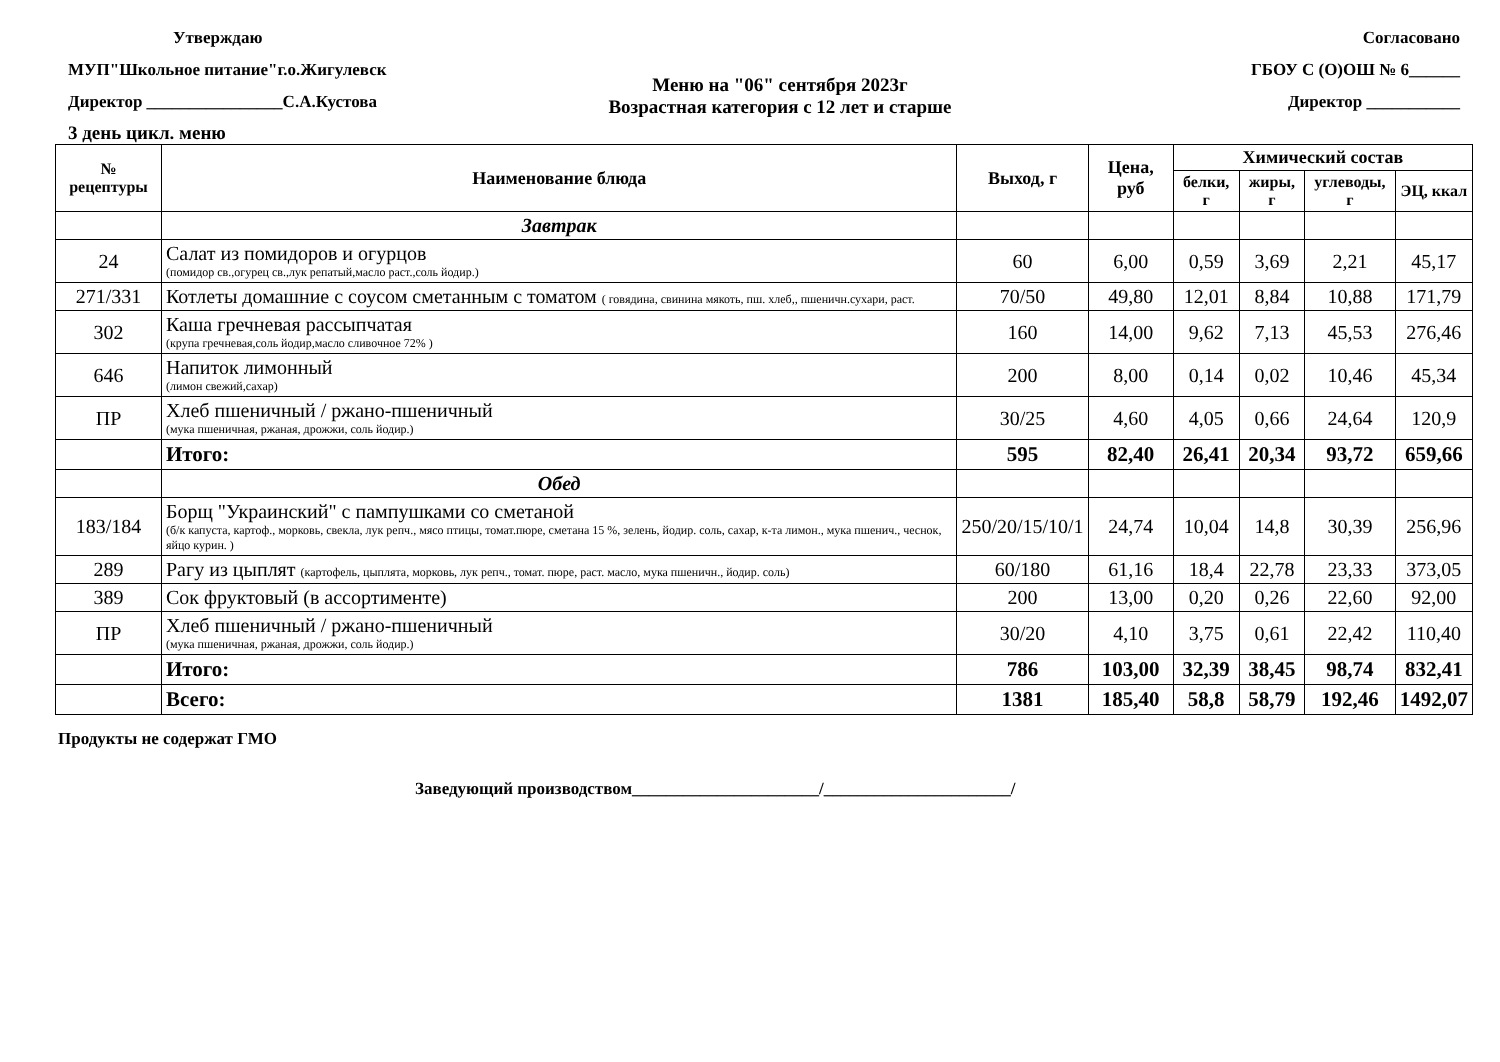Утверждаю
МУП"Школьное питание"г.о.Жигулевск
Директор ________________С.А.Кустова
Согласовано
ГБОУ С (О)ОШ № 6______
Директор ___________
Меню на "06" сентября 2023г
Возрастная категория с 12 лет и старше
3 день цикл. меню
| № рецептуры | Наименование блюда | Выход, г | Цена, руб | Химический состав | | | |
| --- | --- | --- | --- | --- | --- | --- | --- |
| | | | | белки, г | жиры, г | углеводы, г | ЭЦ, ккал |
| | Завтрак | | | | | | |
| 24 | Салат из помидоров и огурцов (помидор св.,огурец св.,лук репатый,масло раст.,соль йодир.) | 60 | 6,00 | 0,59 | 3,69 | 2,21 | 45,17 |
| 271/331 | Котлеты домашние с соусом сметанным с томатом ( говядина, свинина мякоть, пш. хлеб,, пшеничн.сухари, раст. | 70/50 | 49,80 | 12,01 | 8,84 | 10,88 | 171,79 |
| 302 | Каша гречневая рассыпчатая (крупа гречневая,соль йодир,масло сливочное 72% ) | 160 | 14,00 | 9,62 | 7,13 | 45,53 | 276,46 |
| 646 | Напиток лимонный (лимон свежий,сахар) | 200 | 8,00 | 0,14 | 0,02 | 10,46 | 45,34 |
| ПР | Хлеб пшеничный / ржано-пшеничный (мука пшеничная, ржаная, дрожжи, соль йодир.) | 30/25 | 4,60 | 4,05 | 0,66 | 24,64 | 120,9 |
| | Итого: | 595 | 82,40 | 26,41 | 20,34 | 93,72 | 659,66 |
| | Обед | | | | | | |
| 183/184 | Борщ "Украинский" с пампушками со сметаной (б/к капуста, картоф., морковь, свекла, лук репч., мясо птицы, томат.пюре, сметана 15 %, зелень, йодир. соль, сахар, к-та лимон., мука пшенич., чеснок, яйцо курин. ) | 250/20/15/10/1 | 24,74 | 10,04 | 14,8 | 30,39 | 256,96 |
| 289 | Рагу из цыплят (картофель, цыплята, морковь, лук репч., томат. пюре, раст. масло, мука пшеничн., йодир. соль) | 60/180 | 61,16 | 18,4 | 22,78 | 23,33 | 373,05 |
| 389 | Сок фруктовый (в ассортименте) | 200 | 13,00 | 0,20 | 0,26 | 22,60 | 92,00 |
| ПР | Хлеб пшеничный / ржано-пшеничный (мука пшеничная, ржаная, дрожжи, соль йодир.) | 30/20 | 4,10 | 3,75 | 0,61 | 22,42 | 110,40 |
| | Итого: | 786 | 103,00 | 32,39 | 38,45 | 98,74 | 832,41 |
| | Всего: | 1381 | 185,40 | 58,8 | 58,79 | 192,46 | 1492,07 |
Продукты не содержат ГМО
Заведующий производством______________________/______________________/